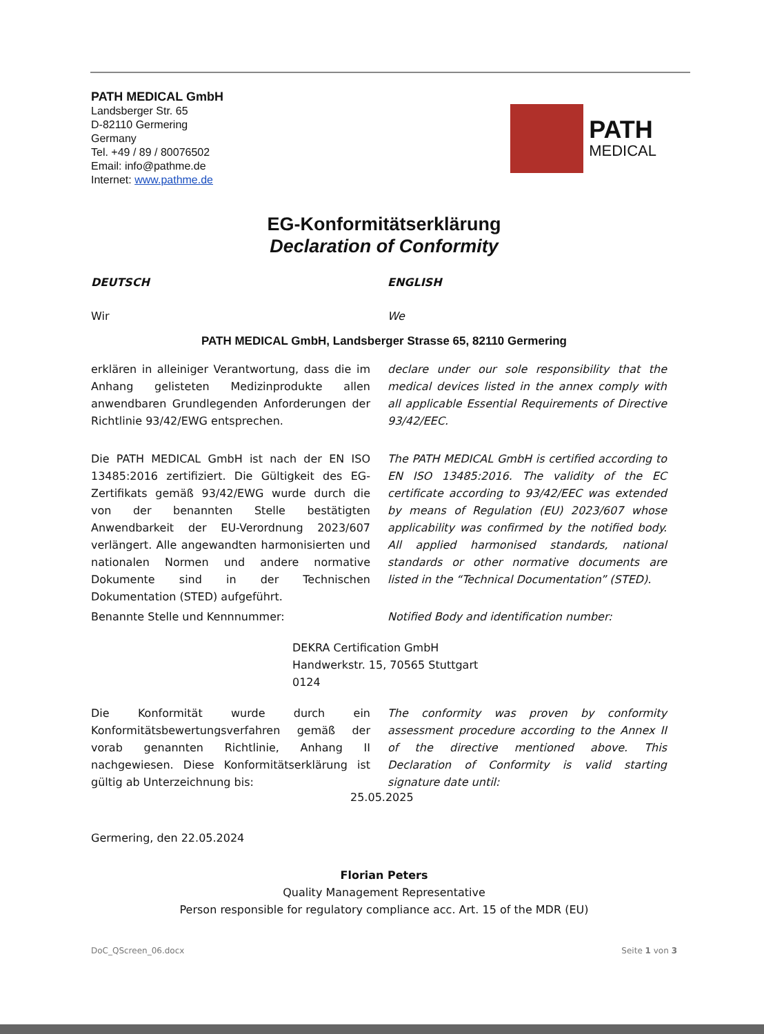PATH MEDICAL GmbH
Landsberger Str. 65
D-82110 Germering
Germany
Tel. +49 / 89 / 80076502
Email: info@pathme.de
Internet: www.pathme.de
PATH
MEDICAL
EG-Konformitätserklärung
Declaration of Conformity
DEUTSCH ENGLISH
Wir We
PATH MEDICAL GmbH, Landsberger Strasse 65, 82110 Germering
erklären in alleiniger Verantwortung, dass die im Anhang gelisteten Medizinprodukte allen anwendbaren Grundlegenden Anforderungen der Richtlinie 93/42/EWG entsprechen.
declare under our sole responsibility that the medical devices listed in the annex comply with all applicable Essential Requirements of Directive 93/42/EEC.
Die PATH MEDICAL GmbH ist nach der EN ISO 13485:2016 zertifiziert. Die Gültigkeit des EG-Zertifikats gemäß 93/42/EWG wurde durch die von der benannten Stelle bestätigten Anwendbarkeit der EU-Verordnung 2023/607 verlängert. Alle angewandten harmonisierten und nationalen Normen und andere normative Dokumente sind in der Technischen Dokumentation (STED) aufgeführt.
The PATH MEDICAL GmbH is certified according to EN ISO 13485:2016. The validity of the EC certificate according to 93/42/EEC was extended by means of Regulation (EU) 2023/607 whose applicability was confirmed by the notified body. All applied harmonised standards, national standards or other normative documents are listed in the “Technical Documentation” (STED).
Benannte Stelle und Kennnummer: Notified Body and identification number:
DEKRA Certification GmbH
Handwerkstr. 15, 70565 Stuttgart
0124
Die Konformität wurde durch ein Konformitätsbewertungsverfahren gemäß der vorab genannten Richtlinie, Anhang II nachgewiesen. Diese Konformitätserklärung ist gültig ab Unterzeichnung bis:
The conformity was proven by conformity assessment procedure according to the Annex II of the directive mentioned above. This Declaration of Conformity is valid starting signature date until:
25.05.2025
Germering, den 22.05.2024
Florian Peters
Quality Management Representative
Person responsible for regulatory compliance acc. Art. 15 of the MDR (EU)
DoC_QScreen_06.docx Seite 1 von 3